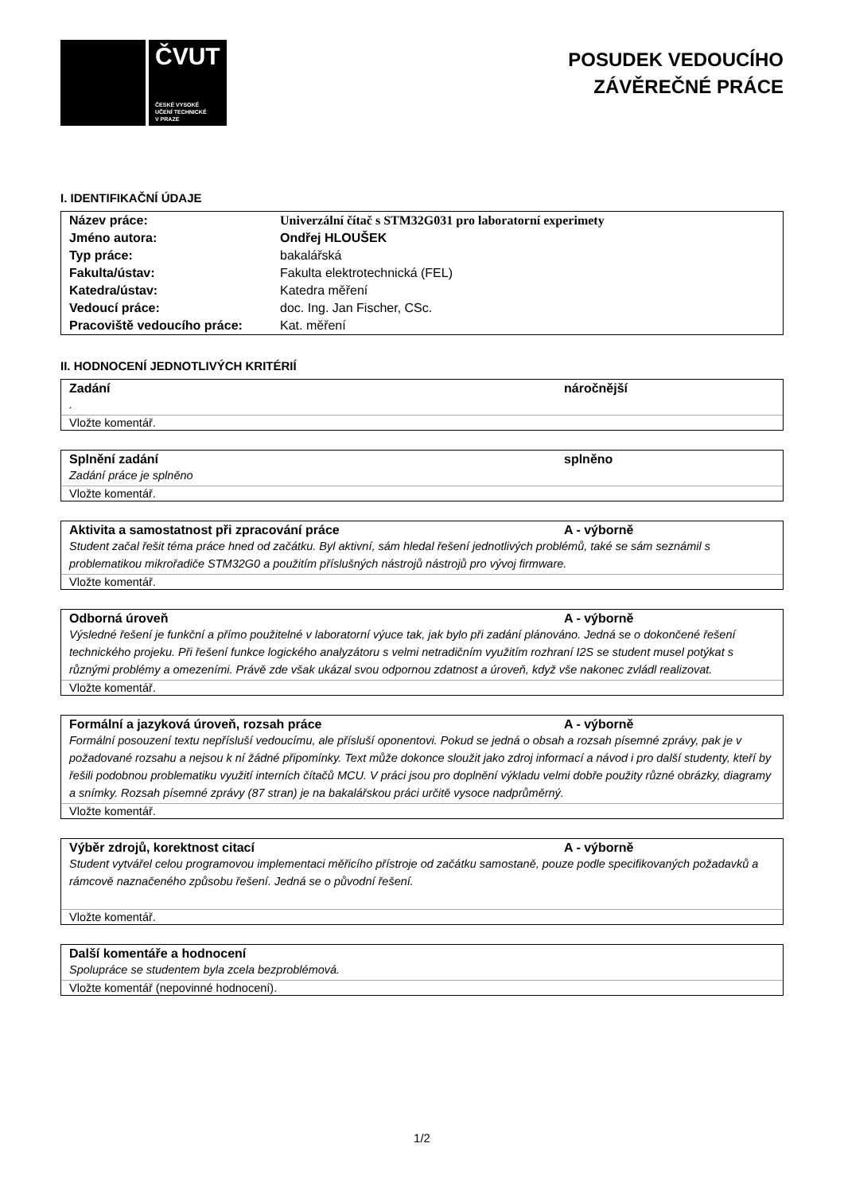ČVUT
ČESKÉ VYSOKÉ
UČENÍ TECHNICKÉ
V PRAZE
POSUDEK VEDOUCÍHO
ZÁVĚREČNÉ PRÁCE
I. IDENTIFIKAČNÍ ÚDAJE
| Název práce: | Univerzální čítač s STM32G031 pro laboratorní experimety |
| Jméno autora: | Ondřej HLOUŠEK |
| Typ práce: | bakalářská |
| Fakulta/ústav: | Fakulta elektrotechnická (FEL) |
| Katedra/ústav: | Katedra měření |
| Vedoucí práce: | doc. Ing. Jan Fischer, CSc. |
| Pracoviště vedoucího práce: | Kat. měření |
II. HODNOCENÍ JEDNOTLIVÝCH KRITÉRIÍ
Zadání náročnější
.
Vložte komentář.
Splnění zadání splněno
Zadání práce je splněno
Vložte komentář.
Aktivita a samostatnost při zpracování práce A - výborně
Student začal řešit téma práce hned od začátku. Byl aktivní, sám hledal řešení jednotlivých problémů, také se sám seznámil s problematikou mikrořadiče STM32G0 a použitím příslušných nástrojů nástrojů pro vývoj firmware.
Vložte komentář.
Odborná úroveň A - výborně
Výsledné řešení je funkční a přímo použitelné v laboratorní výuce tak, jak bylo při zadání plánováno. Jedná se o dokončené řešení technického projeku. Při řešení funkce logického analyzátoru s velmi netradičním využitím rozhraní I2S se student musel potýkat s různými problémy a omezeními. Právě zde však ukázal svou odpornou zdatnost a úroveň, když vše nakonec zvládl realizovat.
Vložte komentář.
Formální a jazyková úroveň, rozsah práce A - výborně
Formální posouzení textu nepřísluší vedoucímu, ale přísluší oponentovi. Pokud se jedná o obsah a rozsah písemné zprávy, pak je v požadované rozsahu a nejsou k ní žádné připomínky. Text může dokonce sloužit jako zdroj informací a návod i pro další studenty, kteří by řešili podobnou problematiku využití interních čítačů MCU. V práci jsou pro doplnění výkladu velmi dobře použity různé obrázky, diagramy a snímky. Rozsah písemné zprávy (87 stran) je na bakalářskou práci určitě vysoce nadprůměrný.
Vložte komentář.
Výběr zdrojů, korektnost citací A - výborně
Student vytvářel celou programovou implementaci měřicího přístroje od začátku samostaně, pouze podle specifikovaných požadavků a rámcově naznačeného způsobu řešení. Jedná se o původní řešení.
Vložte komentář.
Další komentáře a hodnocení
Spolupráce se studentem byla zcela bezproblémová.
Vložte komentář (nepovinné hodnocení).
1/2